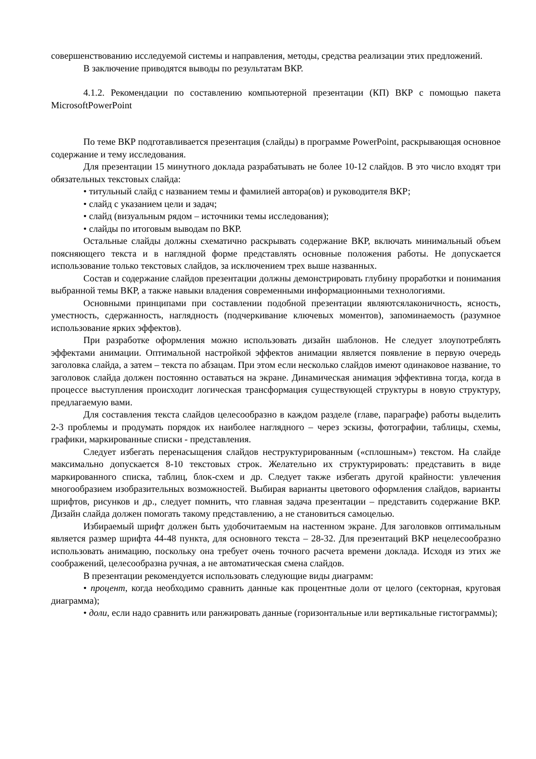совершенствованию исследуемой системы и направления, методы, средства реализации этих предложений.
В заключение приводятся выводы по результатам ВКР.
4.1.2. Рекомендации по составлению компьютерной презентации (КП) ВКР с помощью пакета MicrosoftPowerPoint
По теме ВКР подготавливается презентация (слайды) в программе PowerPoint, раскрывающая основное содержание и тему исследования.
Для презентации 15 минутного доклада разрабатывать не более 10-12 слайдов. В это число входят три обязательных текстовых слайда:
• титульный слайд с названием темы и фамилией автора(ов) и руководителя ВКР;
• слайд с указанием цели и задач;
• слайд (визуальным рядом – источники темы исследования);
• слайды по итоговым выводам по ВКР.
Остальные слайды должны схематично раскрывать содержание ВКР, включать минимальный объем поясняющего текста и в наглядной форме представлять основные положения работы. Не допускается использование только текстовых слайдов, за исключением трех выше названных.
Состав и содержание слайдов презентации должны демонстрировать глубину проработки и понимания выбранной темы ВКР, а также навыки владения современными информационными технологиями.
Основными принципами при составлении подобной презентации являютсялаконичность, ясность, уместность, сдержанность, наглядность (подчеркивание ключевых моментов), запоминаемость (разумное использование ярких эффектов).
При разработке оформления можно использовать дизайн шаблонов. Не следует злоупотреблять эффектами анимации. Оптимальной настройкой эффектов анимации является появление в первую очередь заголовка слайда, а затем – текста по абзацам. При этом если несколько слайдов имеют одинаковое название, то заголовок слайда должен постоянно оставаться на экране. Динамическая анимация эффективна тогда, когда в процессе выступления происходит логическая трансформация существующей структуры в новую структуру, предлагаемую вами.
Для составления текста слайдов целесообразно в каждом разделе (главе, параграфе) работы выделить 2-3 проблемы и продумать порядок их наиболее наглядного – через эскизы, фотографии, таблицы, схемы, графики, маркированные списки - представления.
Следует избегать перенасыщения слайдов неструктурированным («сплошным») текстом. На слайде максимально допускается 8-10 текстовых строк. Желательно их структурировать: представить в виде маркированного списка, таблиц, блок-схем и др. Следует также избегать другой крайности: увлечения многообразием изобразительных возможностей. Выбирая варианты цветового оформления слайдов, варианты шрифтов, рисунков и др., следует помнить, что главная задача презентации – представить содержание ВКР. Дизайн слайда должен помогать такому представлению, а не становиться самоцелью.
Избираемый шрифт должен быть удобочитаемым на настенном экране. Для заголовков оптимальным является размер шрифта 44-48 пункта, для основного текста – 28-32. Для презентаций ВКР нецелесообразно использовать анимацию, поскольку она требует очень точного расчета времени доклада. Исходя из этих же соображений, целесообразна ручная, а не автоматическая смена слайдов.
В презентации рекомендуется использовать следующие виды диаграмм:
• процент, когда необходимо сравнить данные как процентные доли от целого (секторная, круговая диаграмма);
• доли, если надо сравнить или ранжировать данные (горизонтальные или вертикальные гистограммы);